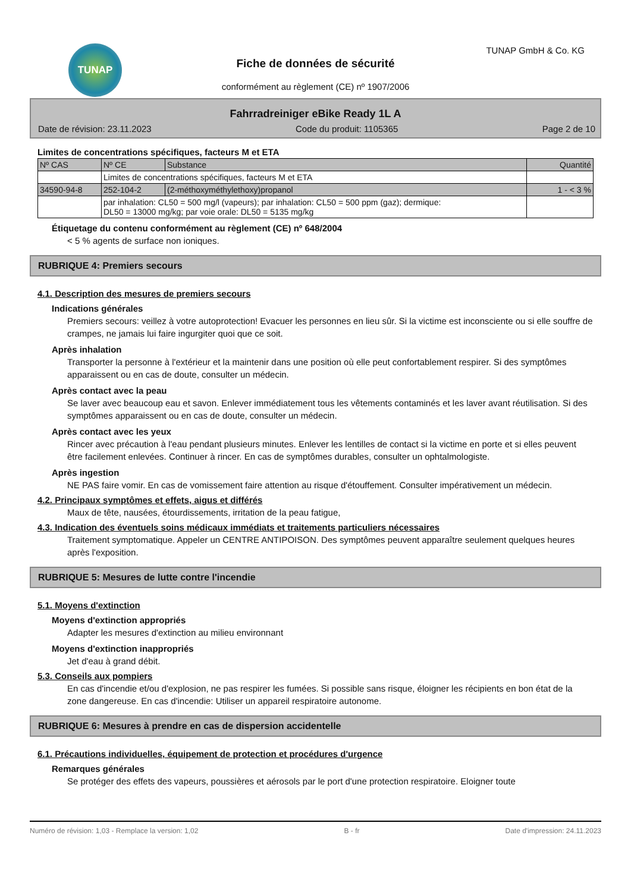TUNAP TUNAP GmbH & Co. KG
Fiche de données de sécurité
conformément au règlement (CE) nº 1907/2006
Fahrradreiniger eBike Ready 1L A
Date de révision: 23.11.2023 Code du produit: 1105365 Page 2 de 10
Limites de concentrations spécifiques, facteurs M et ETA
| Nº CAS | Nº CE | Substance | Quantité |
| --- | --- | --- | --- |
| | Limites de concentrations spécifiques, facteurs M et ETA | | |
| 34590-94-8 | 252-104-2 | (2-méthoxyméthylethoxy)propanol | 1 - < 3 % |
| | par inhalation: CL50 = 500 mg/l (vapeurs); par inhalation: CL50 = 500 ppm (gaz); dermique: DL50 = 13000 mg/kg; par voie orale: DL50 = 5135 mg/kg | | |
Étiquetage du contenu conformément au règlement (CE) nº 648/2004
< 5 % agents de surface non ioniques.
RUBRIQUE 4: Premiers secours
4.1. Description des mesures de premiers secours
Indications générales
Premiers secours: veillez à votre autoprotection! Evacuer les personnes en lieu sûr. Si la victime est inconsciente ou si elle souffre de crampes, ne jamais lui faire ingurgiter quoi que ce soit.
Après inhalation
Transporter la personne à l'extérieur et la maintenir dans une position où elle peut confortablement respirer. Si des symptômes apparaissent ou en cas de doute, consulter un médecin.
Après contact avec la peau
Se laver avec beaucoup eau et savon. Enlever immédiatement tous les vêtements contaminés et les laver avant réutilisation. Si des symptômes apparaissent ou en cas de doute, consulter un médecin.
Après contact avec les yeux
Rincer avec précaution à l'eau pendant plusieurs minutes. Enlever les lentilles de contact si la victime en porte et si elles peuvent être facilement enlevées. Continuer à rincer. En cas de symptômes durables, consulter un ophtalmologiste.
Après ingestion
NE PAS faire vomir. En cas de vomissement faire attention au risque d'étouffement. Consulter impérativement un médecin.
4.2. Principaux symptômes et effets, aigus et différés
Maux de tête, nausées, étourdissements, irritation de la peau fatigue,
4.3. Indication des éventuels soins médicaux immédiats et traitements particuliers nécessaires
Traitement symptomatique. Appeler un CENTRE ANTIPOISON. Des symptômes peuvent apparaître seulement quelques heures après l'exposition.
RUBRIQUE 5: Mesures de lutte contre l'incendie
5.1. Moyens d'extinction
Moyens d'extinction appropriés
Adapter les mesures d'extinction au milieu environnant
Moyens d'extinction inappropriés
Jet d'eau à grand débit.
5.3. Conseils aux pompiers
En cas d'incendie et/ou d'explosion, ne pas respirer les fumées. Si possible sans risque, éloigner les récipients en bon état de la zone dangereuse. En cas d'incendie: Utiliser un appareil respiratoire autonome.
RUBRIQUE 6: Mesures à prendre en cas de dispersion accidentelle
6.1. Précautions individuelles, équipement de protection et procédures d'urgence
Remarques générales
Se protéger des effets des vapeurs, poussières et aérosols par le port d'une protection respiratoire. Eloigner toute
Numéro de révision: 1,03 - Remplace la version: 1,02 B - fr Date d'impression: 24.11.2023